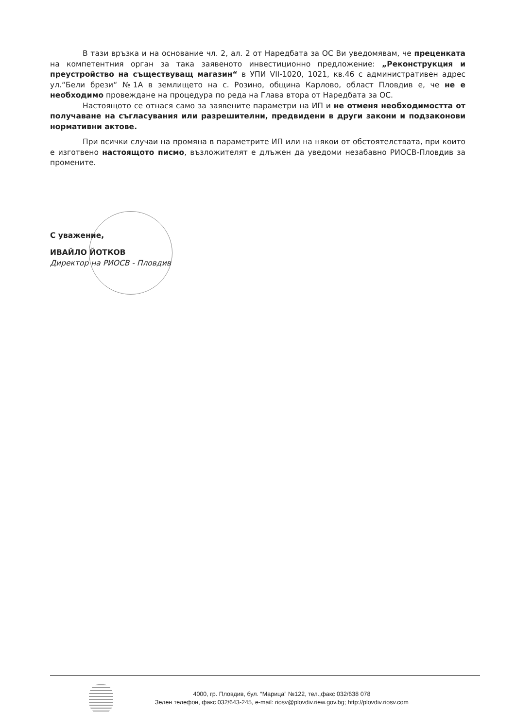В тази връзка и на основание чл. 2, ал. 2 от Наредбата за ОС Ви уведомявам, че преценката на компетентния орган за така заявеното инвестиционно предложение: „Реконструкция и преустройство на съществуващ магазин“ в УПИ VII-1020, 1021, кв.46 с административен адрес ул.“Бели брези“ №1А в землището на с. Розино, община Карлово, област Пловдив е, че не е необходимо провеждане на процедура по реда на Глава втора от Наредбата за ОС.
Настоящото се отнася само за заявените параметри на ИП и не отменя необходимостта от получаване на съгласувания или разрешителни, предвидени в други закони и подзаконови нормативни актове.
При всички случаи на промяна в параметрите ИП или на някои от обстоятелствата, при които е изготвено настоящото писмо, възложителят е длъжен да уведоми незабавно РИОСВ-Пловдив за промените.
С уважение,
ИВАЙЛО ЙОТКОВ
Директор на РИОСВ - Пловдив
4000, гр. Пловдив, бул. “Марица” №122, тел.,факс 032/638 078
Зелен телефон, факс 032/643-245, e-mail: riosv@plovdiv.riew.gov.bg; http://plovdiv.riosv.com